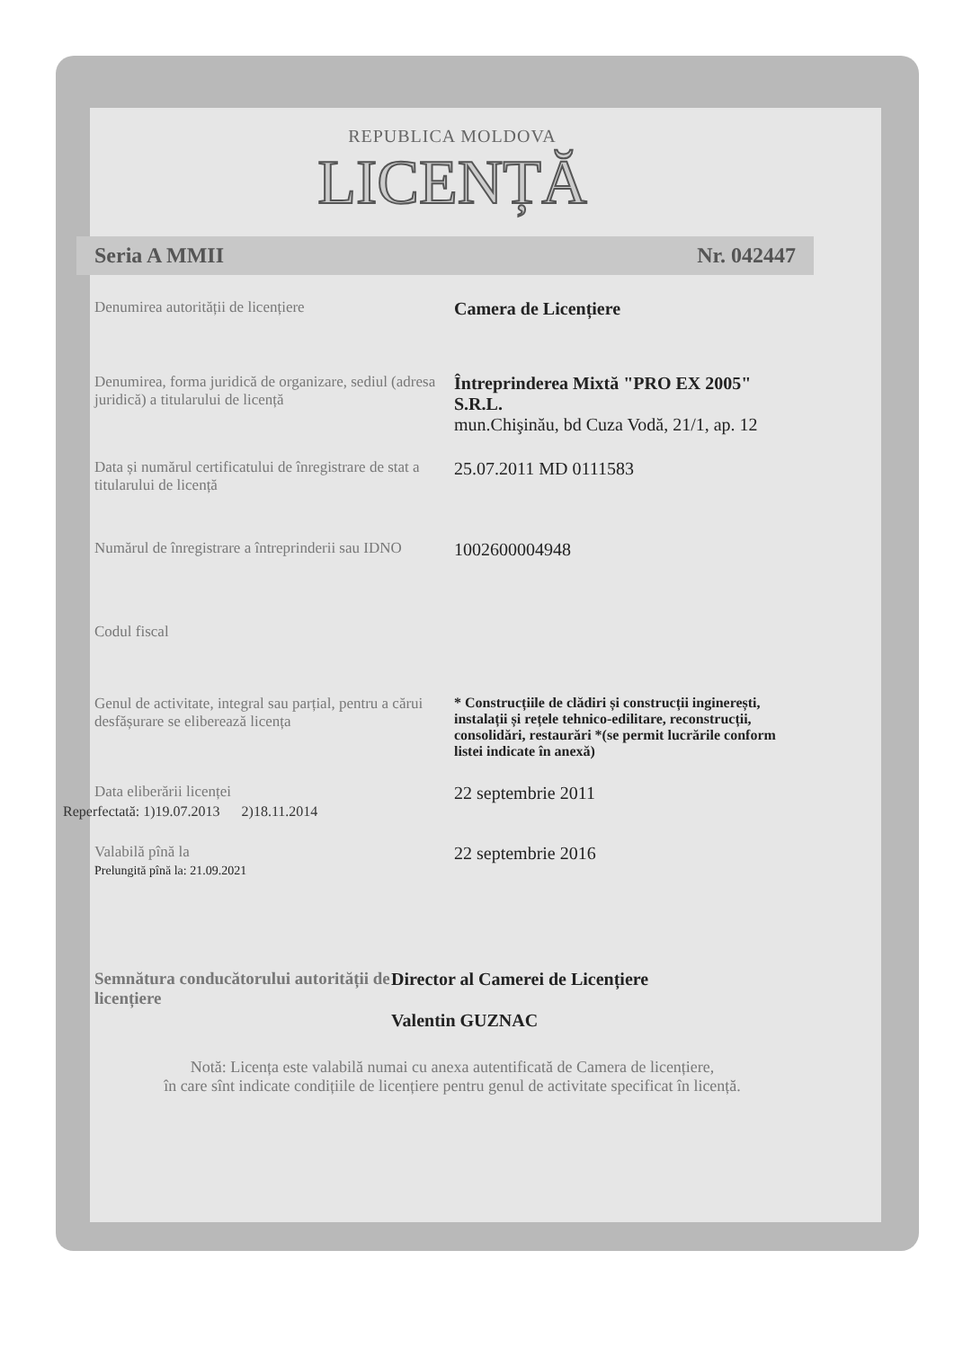REPUBLICA MOLDOVA
LICENȚĂ
Seria A MMII Nr. 042447
Denumirea autorității de licențiere
Camera de Licențiere
Denumirea, forma juridică de organizare, sediul (adresa juridică) a titularului de licență
Întreprinderea Mixtă "PRO EX 2005" S.R.L.
mun.Chişinău, bd Cuza Vodă, 21/1, ap. 12
Data și numărul certificatului de înregistrare de stat a titularului de licență
25.07.2011 MD 0111583
Numărul de înregistrare a întreprinderii sau IDNO
1002600004948
Codul fiscal
Genul de activitate, integral sau parțial, pentru a cărui desfășurare se eliberează licența
* Construcțiile de clădiri și construcții inginerești, instalații și rețele tehnico-edilitare, reconstrucții, consolidări, restaurări *(se permit lucrările conform listei indicate în anexă)
Data eliberării licenței
22 septembrie 2011
Reperfectată: 1)19.07.2013 2)18.11.2014
Valabilă pînă la
Prelungită pînă la: 21.09.2021
22 septembrie 2016
Semnătura conducătorului autorității de licențiere
Director al Camerei de Licențiere
Valentin GUZNAC
Notă: Licența este valabilă numai cu anexa autentificată de Camera de licențiere,
în care sînt indicate condițiile de licențiere pentru genul de activitate specificat în licență.